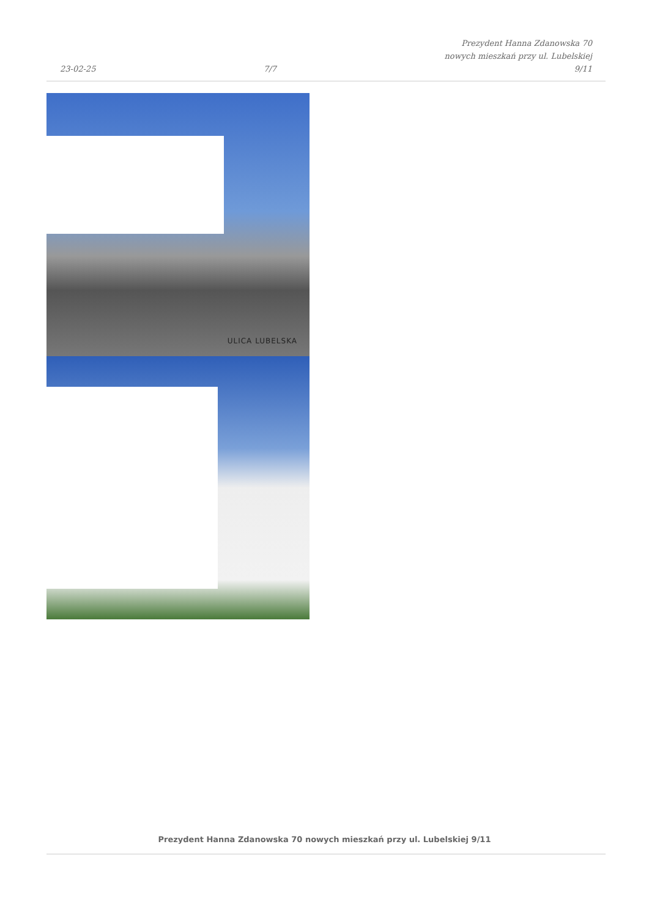23-02-25 7/7 Prezydent Hanna Zdanowska 70
nowych mieszkań przy ul. Lubelskiej
9/11
ULICA LUBELSKA
Prezydent Hanna Zdanowska 70 nowych mieszkań przy ul. Lubelskiej 9/11